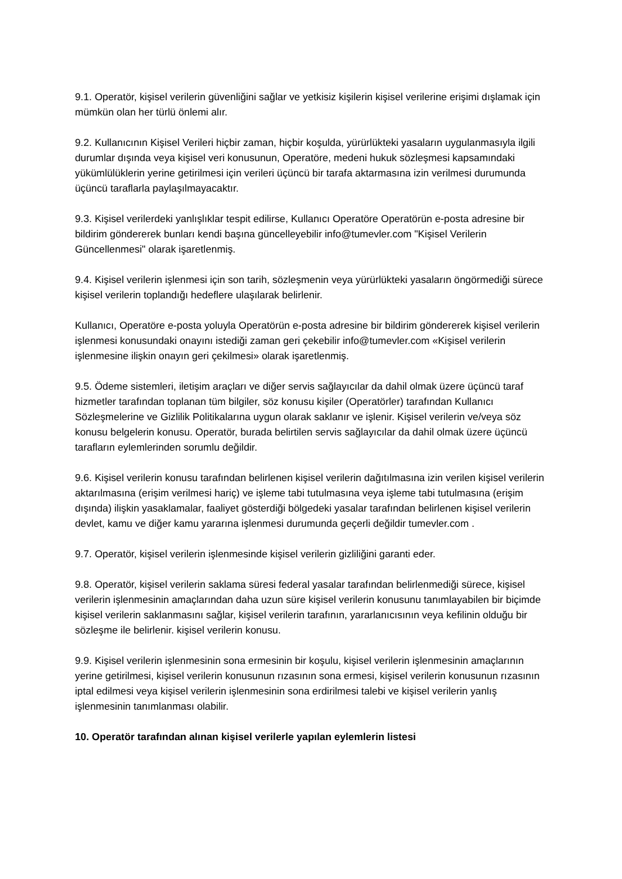9.1. Operatör, kişisel verilerin güvenliğini sağlar ve yetkisiz kişilerin kişisel verilerine erişimi dışlamak için mümkün olan her türlü önlemi alır.
9.2. Kullanıcının Kişisel Verileri hiçbir zaman, hiçbir koşulda, yürürlükteki yasaların uygulanmasıyla ilgili durumlar dışında veya kişisel veri konusunun, Operatöre, medeni hukuk sözleşmesi kapsamındaki yükümlülüklerin yerine getirilmesi için verileri üçüncü bir tarafa aktarmasına izin verilmesi durumunda üçüncü taraflarla paylaşılmayacaktır.
9.3. Kişisel verilerdeki yanlışlıklar tespit edilirse, Kullanıcı Operatöre Operatörün e-posta adresine bir bildirim göndererek bunları kendi başına güncelleyebilir info@tumevler.com "Kişisel Verilerin Güncellenmesi" olarak işaretlenmiş.
9.4. Kişisel verilerin işlenmesi için son tarih, sözleşmenin veya yürürlükteki yasaların öngörmediği sürece kişisel verilerin toplandığı hedeflere ulaşılarak belirlenir.
Kullanıcı, Operatöre e-posta yoluyla Operatörün e-posta adresine bir bildirim göndererek kişisel verilerin işlenmesi konusundaki onayını istediği zaman geri çekebilir info@tumevler.com «Kişisel verilerin işlenmesine ilişkin onayın geri çekilmesi» olarak işaretlenmiş.
9.5. Ödeme sistemleri, iletişim araçları ve diğer servis sağlayıcılar da dahil olmak üzere üçüncü taraf hizmetler tarafından toplanan tüm bilgiler, söz konusu kişiler (Operatörler) tarafından Kullanıcı Sözleşmelerine ve Gizlilik Politikalarına uygun olarak saklanır ve işlenir. Kişisel verilerin ve/veya söz konusu belgelerin konusu. Operatör, burada belirtilen servis sağlayıcılar da dahil olmak üzere üçüncü tarafların eylemlerinden sorumlu değildir.
9.6. Kişisel verilerin konusu tarafından belirlenen kişisel verilerin dağıtılmasına izin verilen kişisel verilerin aktarılmasına (erişim verilmesi hariç) ve işleme tabi tutulmasına veya işleme tabi tutulmasına (erişim dışında) ilişkin yasaklamalar, faaliyet gösterdiği bölgedeki yasalar tarafından belirlenen kişisel verilerin devlet, kamu ve diğer kamu yararına işlenmesi durumunda geçerli değildir tumevler.com .
9.7. Operatör, kişisel verilerin işlenmesinde kişisel verilerin gizliliğini garanti eder.
9.8. Operatör, kişisel verilerin saklama süresi federal yasalar tarafından belirlenmediği sürece, kişisel verilerin işlenmesinin amaçlarından daha uzun süre kişisel verilerin konusunu tanımlayabilen bir biçimde kişisel verilerin saklanmasını sağlar, kişisel verilerin tarafının, yararlanıcısının veya kefilinin olduğu bir sözleşme ile belirlenir. kişisel verilerin konusu.
9.9. Kişisel verilerin işlenmesinin sona ermesinin bir koşulu, kişisel verilerin işlenmesinin amaçlarının yerine getirilmesi, kişisel verilerin konusunun rızasının sona ermesi, kişisel verilerin konusunun rızasının iptal edilmesi veya kişisel verilerin işlenmesinin sona erdirilmesi talebi ve kişisel verilerin yanlış işlenmesinin tanımlanması olabilir.
10. Operatör tarafından alınan kişisel verilerle yapılan eylemlerin listesi